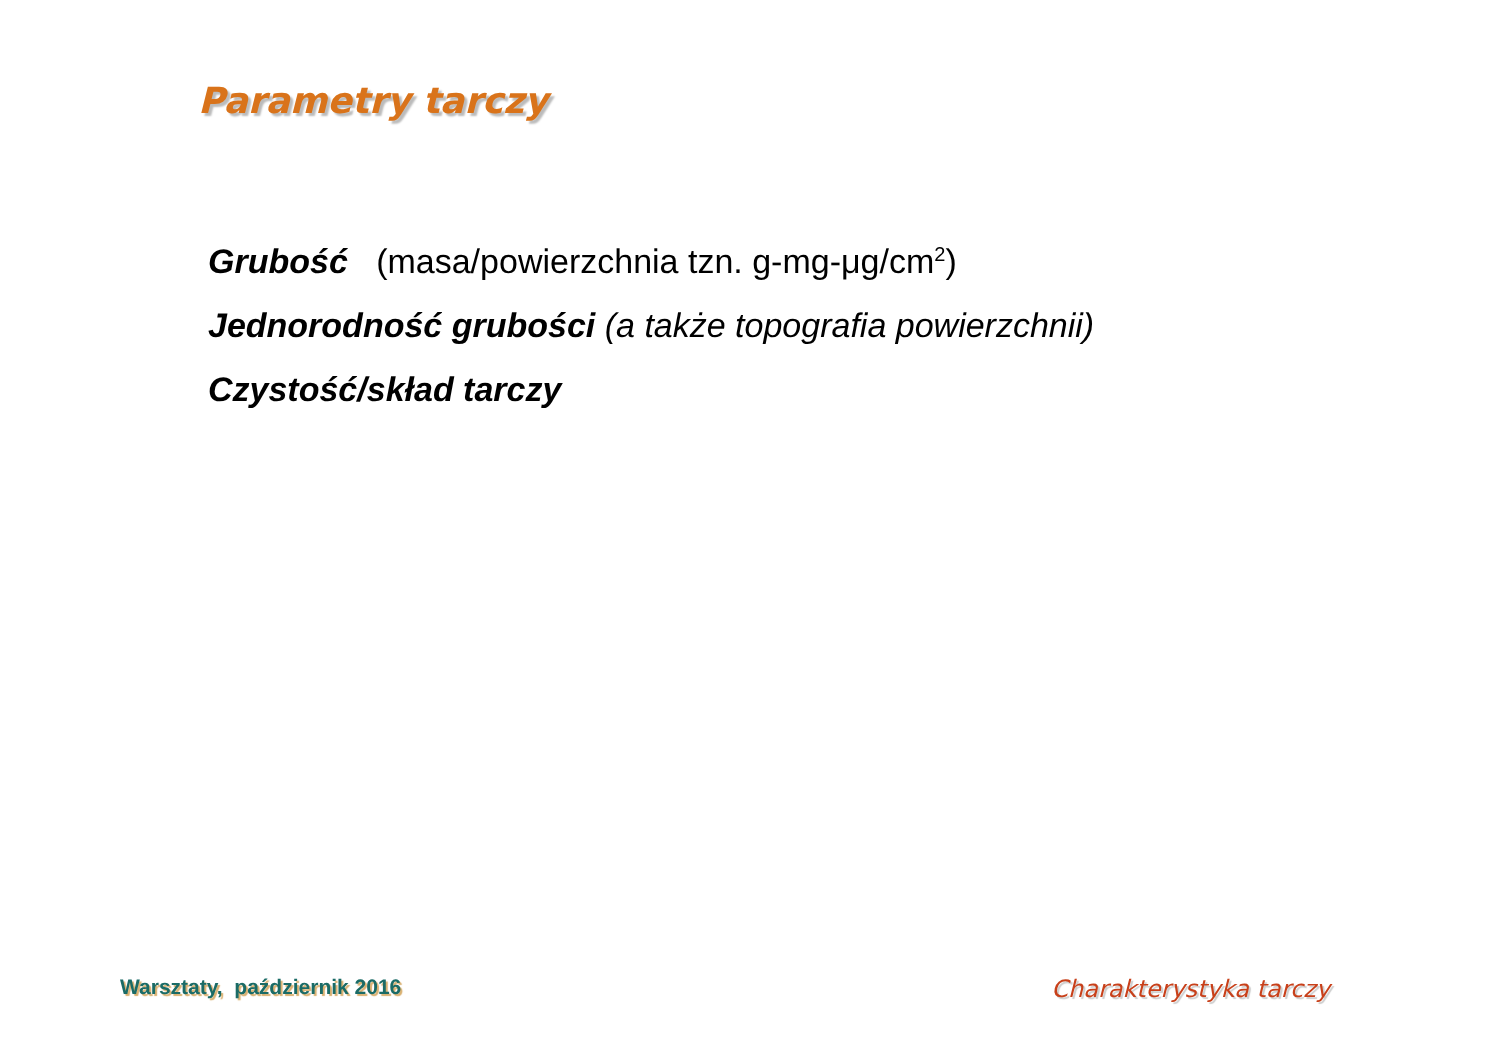Parametry tarczy
Grubość (masa/powierzchnia tzn. g-mg-μg/cm<sup>2</sup>)
Jednorodność grubości (a także topografia powierzchnii)
Czystość/skład tarczy
Warsztaty, październik 2016 Charakterystyka tarczy